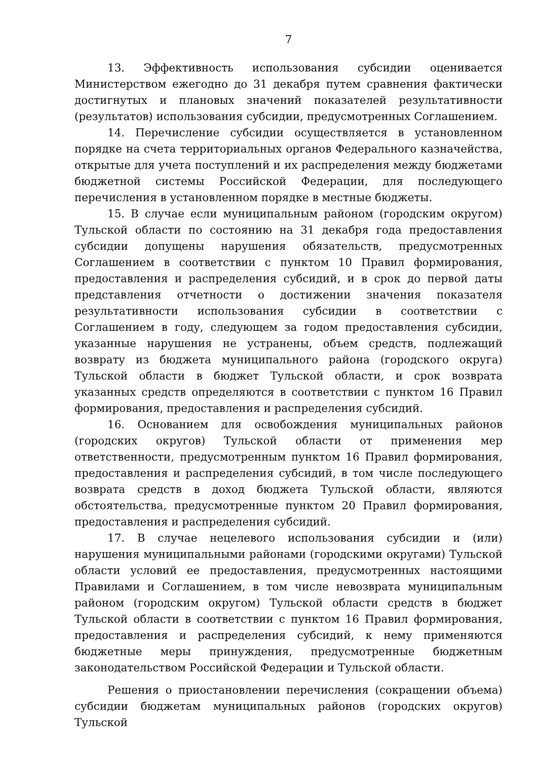7
13. Эффективность использования субсидии оценивается Министерством ежегодно до 31 декабря путем сравнения фактически достигнутых и плановых значений показателей результативности (результатов) использования субсидии, предусмотренных Соглашением.
14. Перечисление субсидии осуществляется в установленном порядке на счета территориальных органов Федерального казначейства, открытые для учета поступлений и их распределения между бюджетами бюджетной системы Российской Федерации, для последующего перечисления в установленном порядке в местные бюджеты.
15. В случае если муниципальным районом (городским округом) Тульской области по состоянию на 31 декабря года предоставления субсидии допущены нарушения обязательств, предусмотренных Соглашением в соответствии с пунктом 10 Правил формирования, предоставления и распределения субсидий, и в срок до первой даты представления отчетности о достижении значения показателя результативности использования субсидии в соответствии с Соглашением в году, следующем за годом предоставления субсидии, указанные нарушения не устранены, объем средств, подлежащий возврату из бюджета муниципального района (городского округа) Тульской области в бюджет Тульской области, и срок возврата указанных средств определяются в соответствии с пунктом 16 Правил формирования, предоставления и распределения субсидий.
16. Основанием для освобождения муниципальных районов (городских округов) Тульской области от применения мер ответственности, предусмотренным пунктом 16 Правил формирования, предоставления и распределения субсидий, в том числе последующего возврата средств в доход бюджета Тульской области, являются обстоятельства, предусмотренные пунктом 20 Правил формирования, предоставления и распределения субсидий.
17. В случае нецелевого использования субсидии и (или) нарушения муниципальными районами (городскими округами) Тульской области условий ее предоставления, предусмотренных настоящими Правилами и Соглашением, в том числе невозврата муниципальным районом (городским округом) Тульской области средств в бюджет Тульской области в соответствии с пунктом 16 Правил формирования, предоставления и распределения субсидий, к нему применяются бюджетные меры принуждения, предусмотренные бюджетным законодательством Российской Федерации и Тульской области.
Решения о приостановлении перечисления (сокращении объема) субсидии бюджетам муниципальных районов (городских округов) Тульской